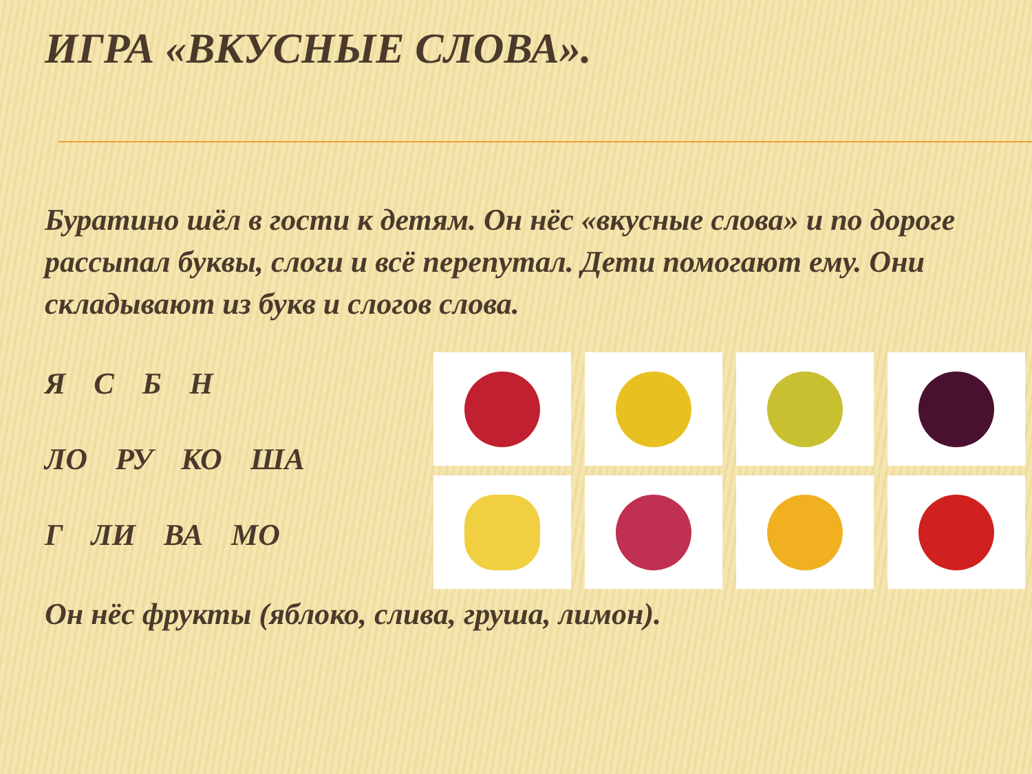ИГРА «ВКУСНЫЕ СЛОВА».
Буратино шёл в гости к детям. Он нёс «вкусные слова» и по дороге рассыпал буквы, слоги и всё перепутал. Дети помогают ему. Они складывают из букв и слогов слова.
Я С Б Н
ЛО РУ КО ША
Г ЛИ ВА МО
Он нёс фрукты (яблоко, слива, груша, лимон).